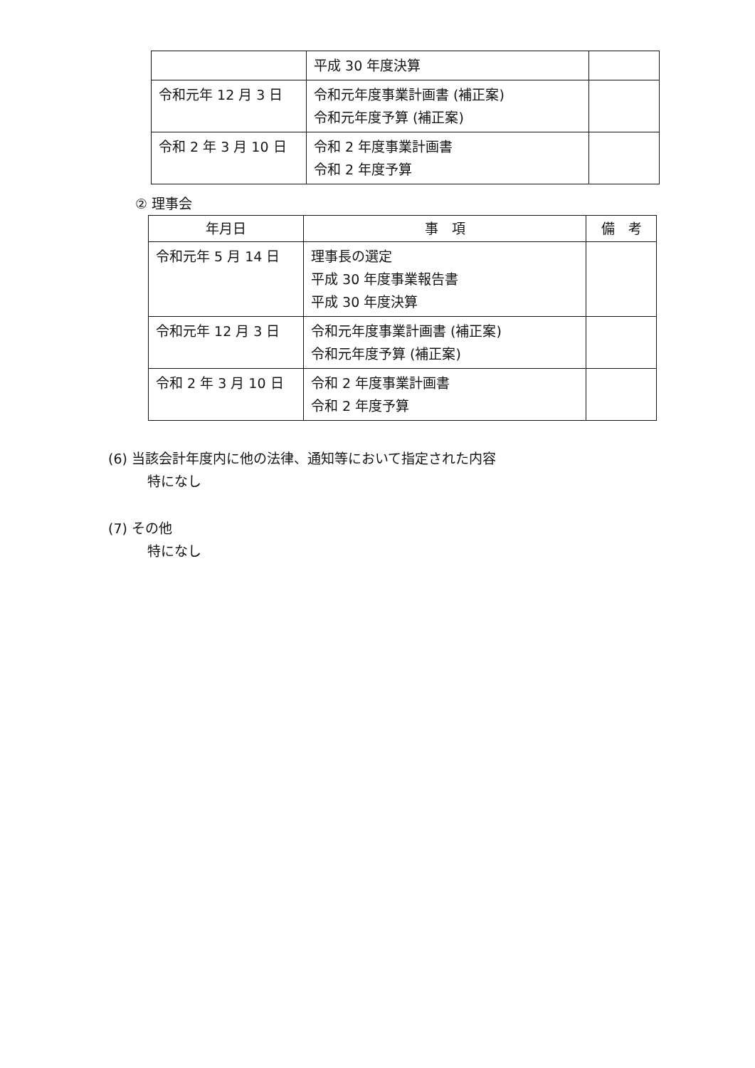| | 平成 30 年度決算 | |
| 令和元年 12 月 3 日 | 令和元年度事業計画書 (補正案) 令和元年度予算 (補正案) | |
| 令和 2 年 3 月 10 日 | 令和 2 年度事業計画書 令和 2 年度予算 | |
② 理事会
| 年月日 | 事 項 | 備 考 |
| --- | --- | --- |
| 令和元年 5 月 14 日 | 理事長の選定 平成 30 年度事業報告書 平成 30 年度決算 | |
| 令和元年 12 月 3 日 | 令和元年度事業計画書 (補正案) 令和元年度予算 (補正案) | |
| 令和 2 年 3 月 10 日 | 令和 2 年度事業計画書 令和 2 年度予算 | |
(6) 当該会計年度内に他の法律、通知等において指定された内容
特になし
(7) その他
特になし